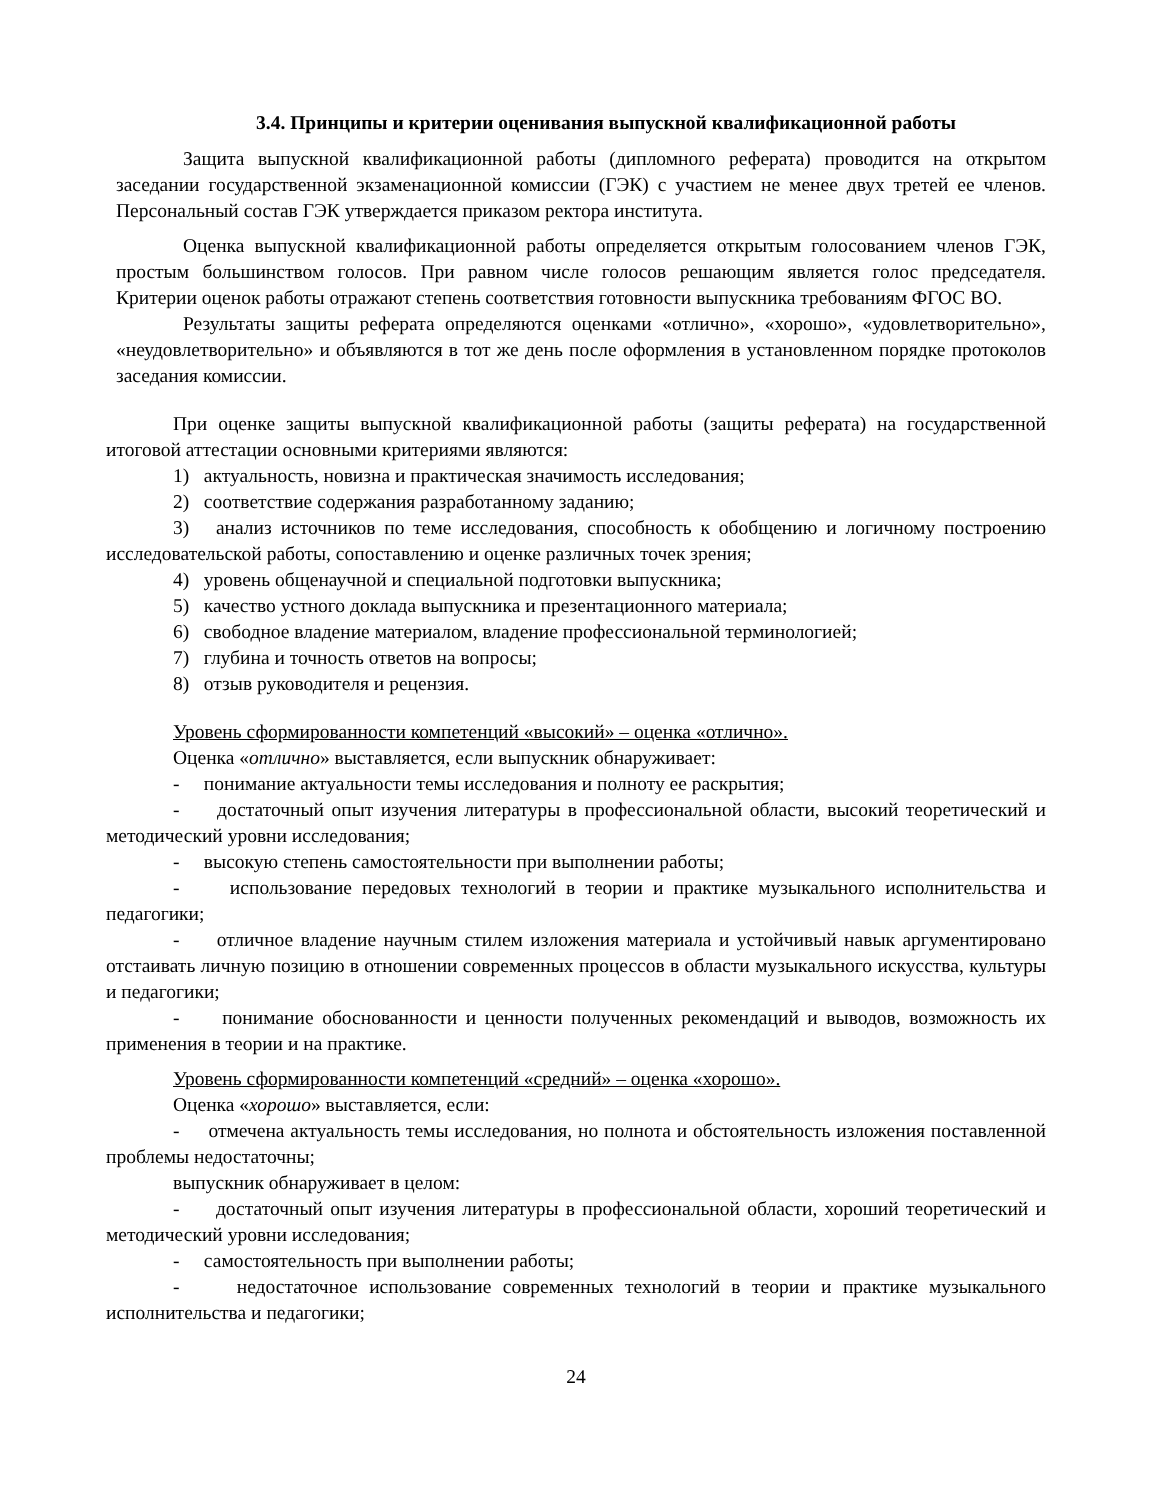3.4. Принципы и критерии оценивания выпускной квалификационной работы
Защита выпускной квалификационной работы (дипломного реферата) проводится на открытом заседании государственной экзаменационной комиссии (ГЭК) с участием не менее двух третей ее членов. Персональный состав ГЭК утверждается приказом ректора института.
Оценка выпускной квалификационной работы определяется открытым голосованием членов ГЭК, простым большинством голосов. При равном числе голосов решающим является голос председателя. Критерии оценок работы отражают степень соответствия готовности выпускника требованиям ФГОС ВО.
Результаты защиты реферата определяются оценками «отлично», «хорошо», «удовлетворительно», «неудовлетворительно» и объявляются в тот же день после оформления в установленном порядке протоколов заседания комиссии.
При оценке защиты выпускной квалификационной работы (защиты реферата) на государственной итоговой аттестации основными критериями являются:
1) актуальность, новизна и практическая значимость исследования;
2) соответствие содержания разработанному заданию;
3) анализ источников по теме исследования, способность к обобщению и логичному построению исследовательской работы, сопоставлению и оценке различных точек зрения;
4) уровень общенаучной и специальной подготовки выпускника;
5) качество устного доклада выпускника и презентационного материала;
6) свободное владение материалом, владение профессиональной терминологией;
7) глубина и точность ответов на вопросы;
8) отзыв руководителя и рецензия.
Уровень сформированности компетенций «высокий» – оценка «отлично».
Оценка «отлично» выставляется, если выпускник обнаруживает:
- понимание актуальности темы исследования и полноту ее раскрытия;
- достаточный опыт изучения литературы в профессиональной области, высокий теоретический и методический уровни исследования;
- высокую степень самостоятельности при выполнении работы;
- использование передовых технологий в теории и практике музыкального исполнительства и педагогики;
- отличное владение научным стилем изложения материала и устойчивый навык аргументировано отстаивать личную позицию в отношении современных процессов в области музыкального искусства, культуры и педагогики;
- понимание обоснованности и ценности полученных рекомендаций и выводов, возможность их применения в теории и на практике.
Уровень сформированности компетенций «средний» – оценка «хорошо».
Оценка «хорошо» выставляется, если:
- отмечена актуальность темы исследования, но полнота и обстоятельность изложения поставленной проблемы недостаточны;
выпускник обнаруживает в целом:
- достаточный опыт изучения литературы в профессиональной области, хороший теоретический и методический уровни исследования;
- самостоятельность при выполнении работы;
- недостаточное использование современных технологий в теории и практике музыкального исполнительства и педагогики;
24